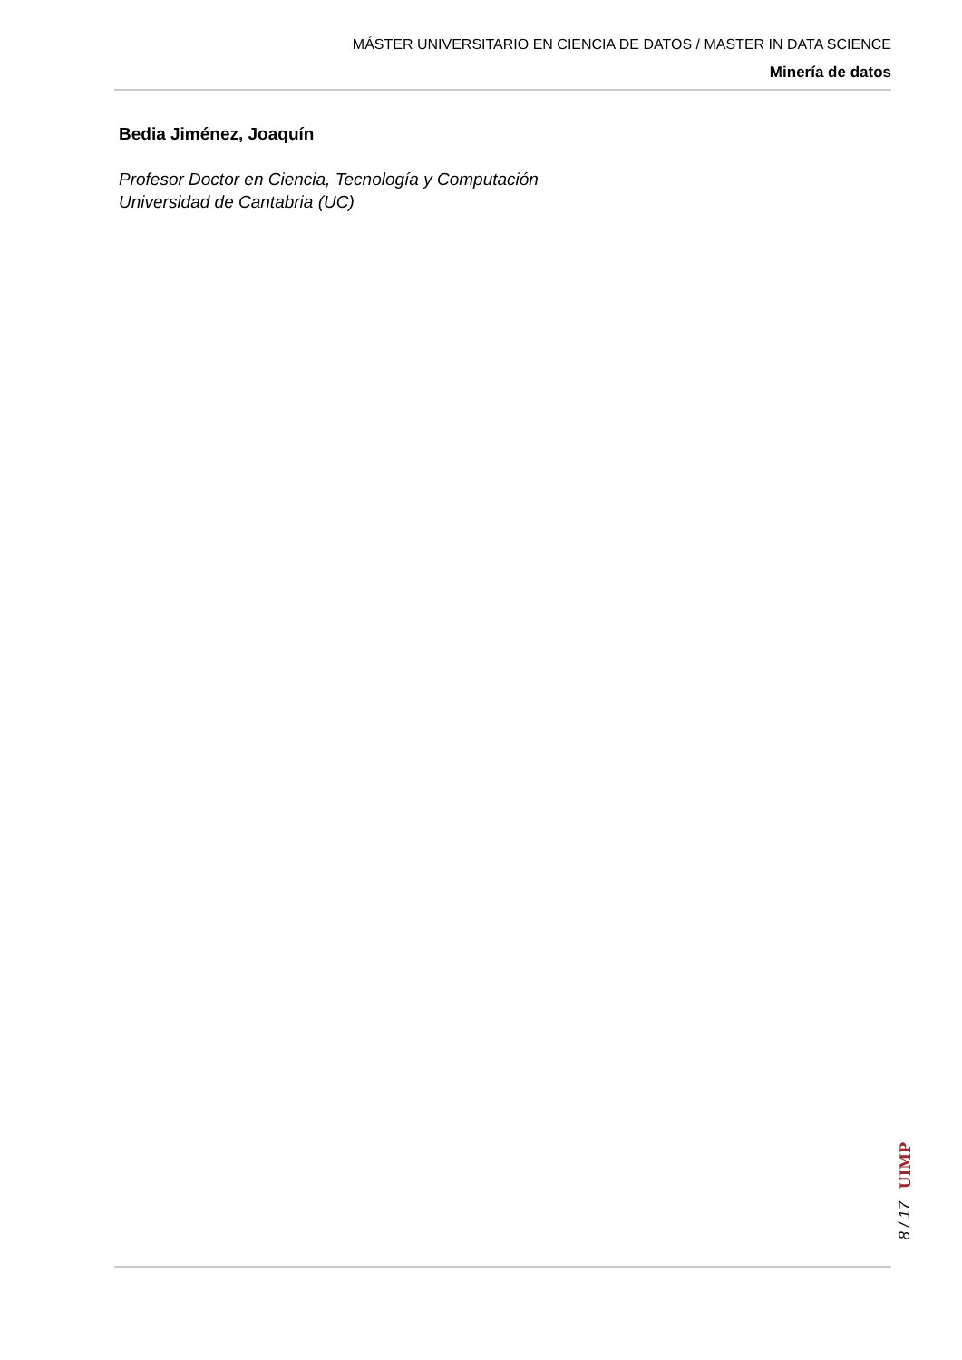MÁSTER UNIVERSITARIO EN CIENCIA DE DATOS / MASTER IN DATA SCIENCE
Minería de datos
Bedia Jiménez, Joaquín
Profesor Doctor en Ciencia, Tecnología y Computación
Universidad de Cantabria (UC)
UIMP
8 / 17